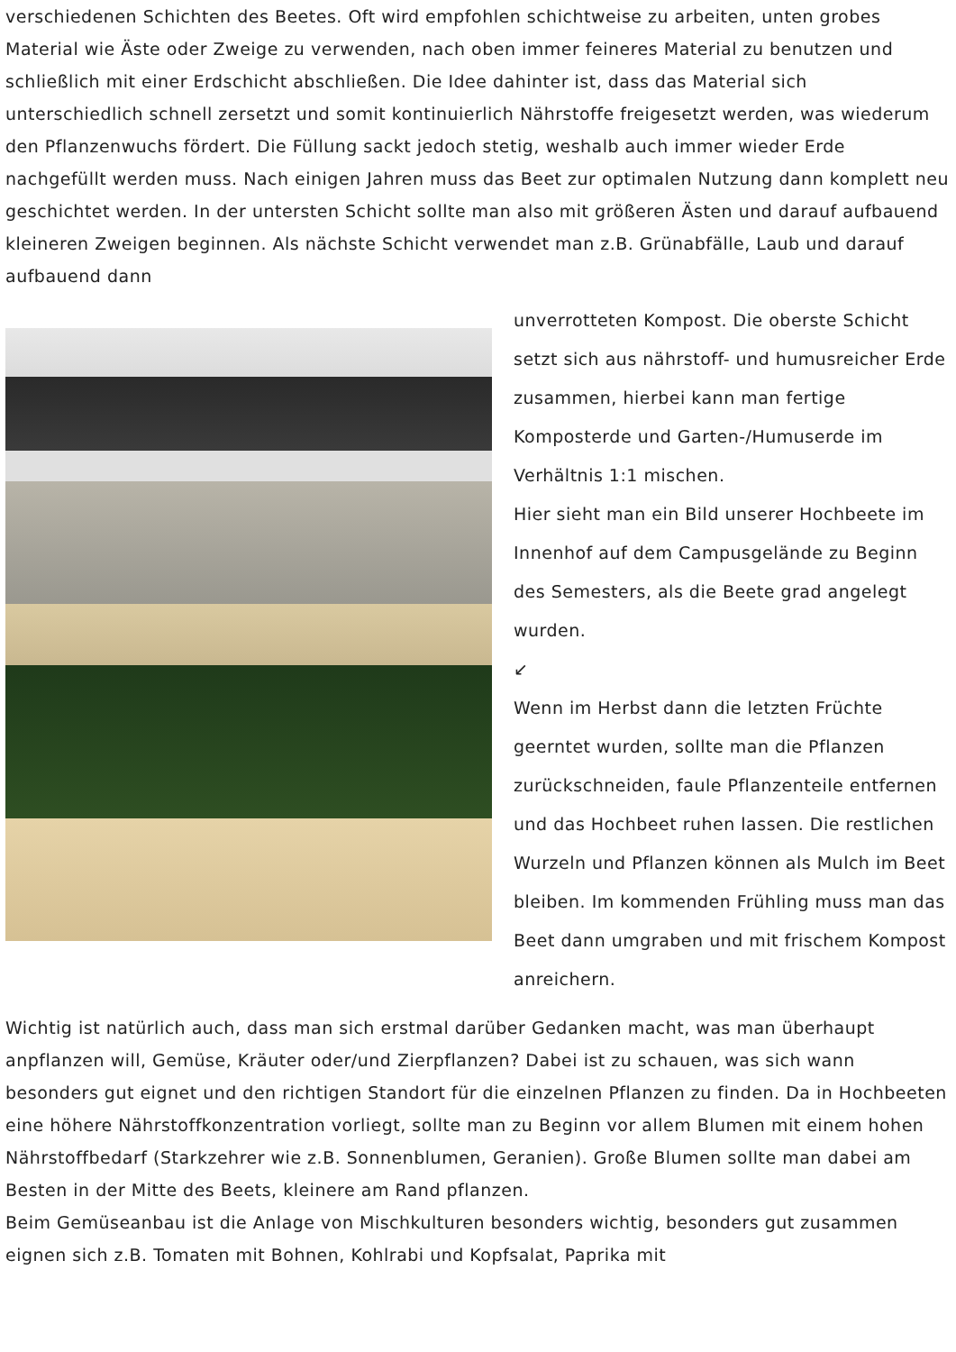verschiedenen Schichten des Beetes. Oft wird empfohlen schichtweise zu arbeiten, unten grobes Material wie Äste oder Zweige zu verwenden, nach oben immer feineres Material zu benutzen und schließlich mit einer Erdschicht abschließen. Die Idee dahinter ist, dass das Material sich unterschiedlich schnell zersetzt und somit kontinuierlich Nährstoffe freigesetzt werden, was wiederum den Pflanzenwuchs fördert. Die Füllung sackt jedoch stetig, weshalb auch immer wieder Erde nachgefüllt werden muss. Nach einigen Jahren muss das Beet zur optimalen Nutzung dann komplett neu geschichtet werden. In der untersten Schicht sollte man also mit größeren Ästen und darauf aufbauend kleineren Zweigen beginnen. Als nächste Schicht verwendet man z.B. Grünabfälle, Laub und darauf aufbauend dann
unverrotteten Kompost. Die oberste Schicht setzt sich aus nährstoff- und humusreicher Erde zusammen, hierbei kann man fertige Komposterde und Garten-/Humuserde im Verhältnis 1:1 mischen.
Hier sieht man ein Bild unserer Hochbeete im Innenhof auf dem Campusgelände zu Beginn des Semesters, als die Beete grad angelegt wurden.
↙
Wenn im Herbst dann die letzten Früchte geerntet wurden, sollte man die Pflanzen zurückschneiden, faule Pflanzenteile entfernen und das Hochbeet ruhen lassen. Die restlichen Wurzeln und Pflanzen können als Mulch im Beet bleiben. Im kommenden Frühling muss man das Beet dann umgraben und mit frischem Kompost anreichern.
Wichtig ist natürlich auch, dass man sich erstmal darüber Gedanken macht, was man überhaupt anpflanzen will, Gemüse, Kräuter oder/und Zierpflanzen? Dabei ist zu schauen, was sich wann besonders gut eignet und den richtigen Standort für die einzelnen Pflanzen zu finden. Da in Hochbeeten eine höhere Nährstoffkonzentration vorliegt, sollte man zu Beginn vor allem Blumen mit einem hohen Nährstoffbedarf (Starkzehrer wie z.B. Sonnenblumen, Geranien). Große Blumen sollte man dabei am Besten in der Mitte des Beets, kleinere am Rand pflanzen.
Beim Gemüseanbau ist die Anlage von Mischkulturen besonders wichtig, besonders gut zusammen eignen sich z.B. Tomaten mit Bohnen, Kohlrabi und Kopfsalat, Paprika mit